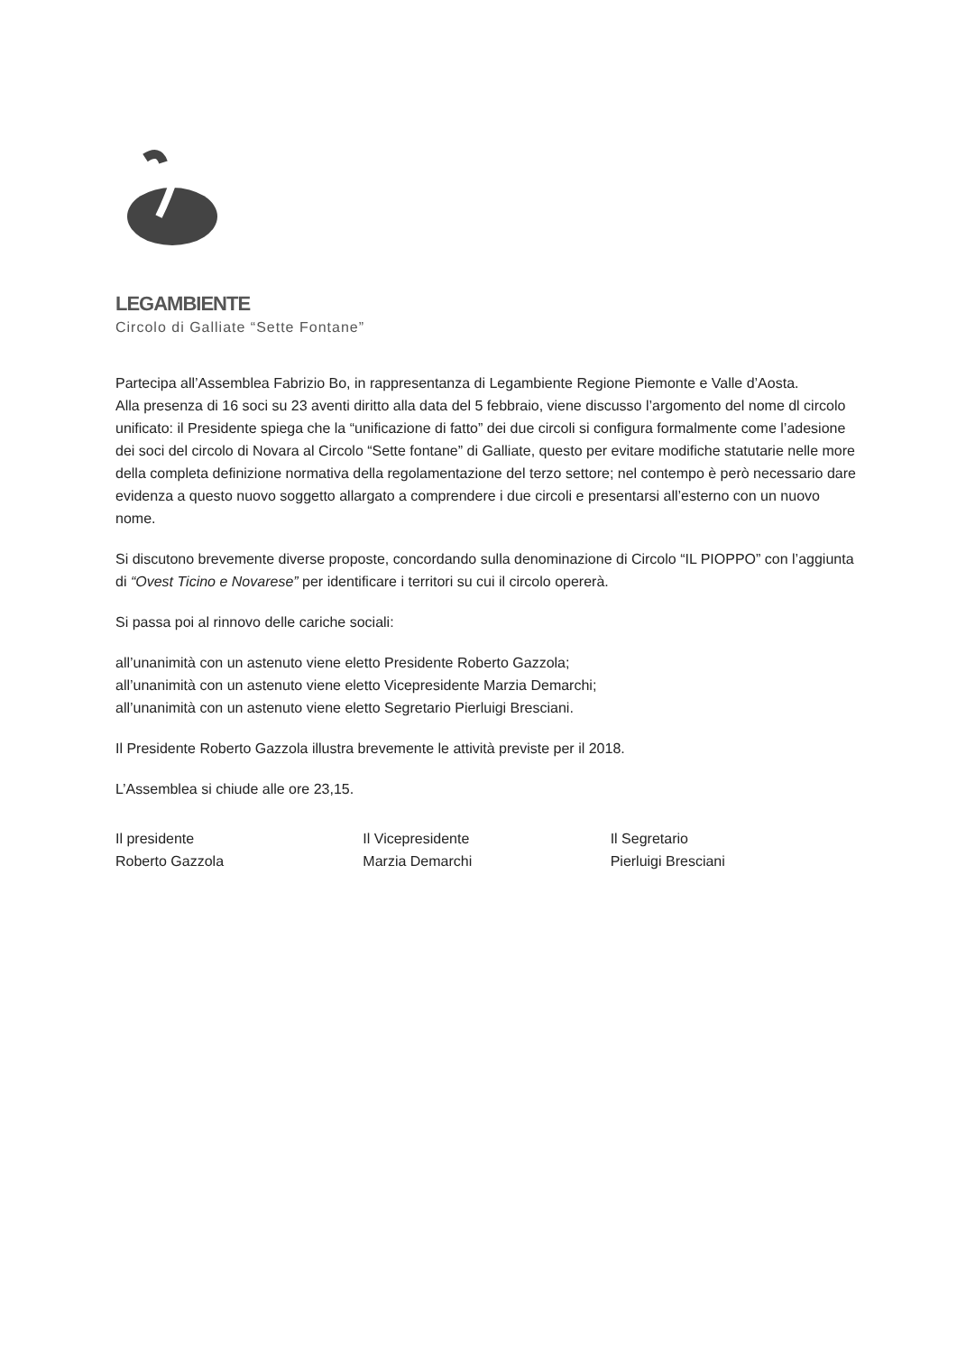LEGAMBIENTE
Circolo di Galliate “Sette Fontane”
Partecipa all’Assemblea Fabrizio Bo, in rappresentanza di Legambiente Regione Piemonte e Valle d’Aosta.
Alla presenza di 16 soci su 23 aventi diritto alla data del 5 febbraio, viene discusso l’argomento del nome dl circolo unificato: il Presidente spiega che la “unificazione di fatto” dei due circoli si configura formalmente come l’adesione dei soci del circolo di Novara al Circolo “Sette fontane” di Galliate, questo per evitare modifiche statutarie nelle more della completa definizione normativa della regolamentazione del terzo settore; nel contempo è però necessario dare evidenza a questo nuovo soggetto allargato a comprendere i due circoli e presentarsi all’esterno con un nuovo nome.
Si discutono brevemente diverse proposte, concordando sulla denominazione di Circolo “IL PIOPPO” con l’aggiunta di “Ovest Ticino e Novarese” per identificare i territori su cui il circolo opererà.
Si passa poi al rinnovo delle cariche sociali:
all’unanimità con un astenuto viene eletto Presidente Roberto Gazzola;
all’unanimità con un astenuto viene eletto Vicepresidente Marzia Demarchi;
all’unanimità con un astenuto viene eletto Segretario Pierluigi Bresciani.
Il Presidente Roberto Gazzola illustra brevemente le attività previste per il 2018.
L’Assemblea si chiude alle ore 23,15.
Il presidente
Roberto Gazzola
Il Vicepresidente
Marzia Demarchi
Il Segretario
Pierluigi Bresciani